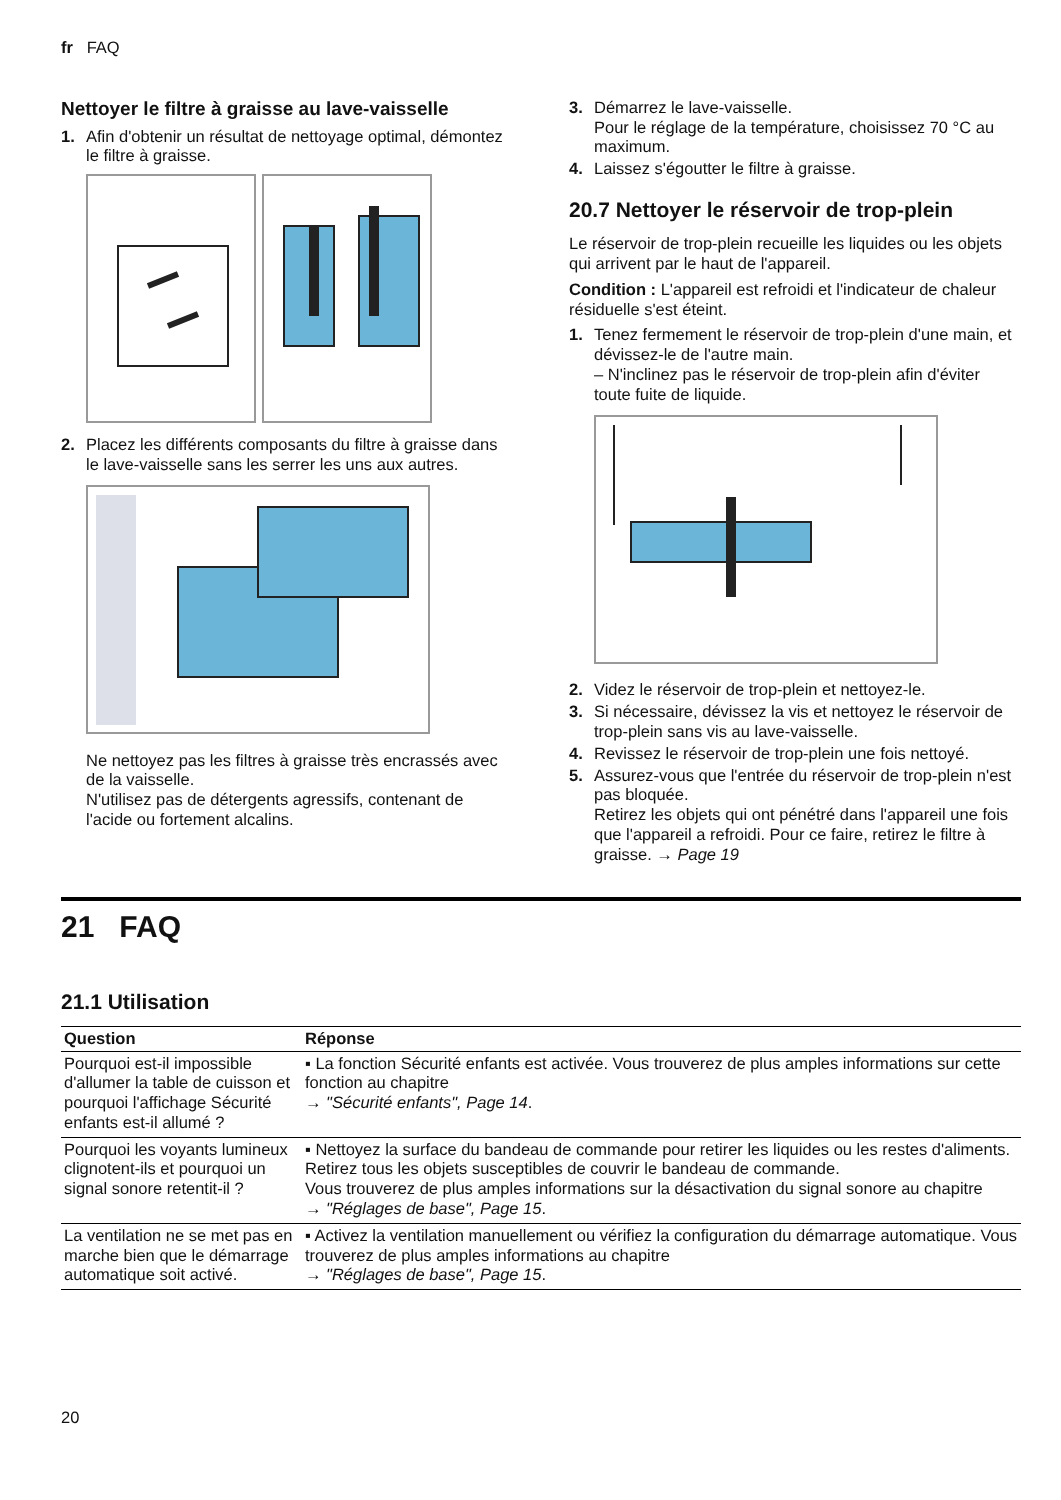fr FAQ
Nettoyer le filtre à graisse au lave-vaisselle
1. Afin d'obtenir un résultat de nettoyage optimal, démontez le filtre à graisse.
2. Placez les différents composants du filtre à graisse dans le lave-vaisselle sans les serrer les uns aux autres.
Ne nettoyez pas les filtres à graisse très encrassés avec de la vaisselle.
N'utilisez pas de détergents agressifs, contenant de l'acide ou fortement alcalins.
3. Démarrez le lave-vaisselle.
Pour le réglage de la température, choisissez 70 °C au maximum.
4. Laissez s'égoutter le filtre à graisse.
20.7 Nettoyer le réservoir de trop-plein
Le réservoir de trop-plein recueille les liquides ou les objets qui arrivent par le haut de l'appareil.
Condition : L'appareil est refroidi et l'indicateur de chaleur résiduelle s'est éteint.
1. Tenez fermement le réservoir de trop-plein d'une main, et dévissez-le de l'autre main.
– N'inclinez pas le réservoir de trop-plein afin d'éviter toute fuite de liquide.
2. Videz le réservoir de trop-plein et nettoyez-le.
3. Si nécessaire, dévissez la vis et nettoyez le réservoir de trop-plein sans vis au lave-vaisselle.
4. Revissez le réservoir de trop-plein une fois nettoyé.
5. Assurez-vous que l'entrée du réservoir de trop-plein n'est pas bloquée.
Retirez les objets qui ont pénétré dans l'appareil une fois que l'appareil a refroidi. Pour ce faire, retirez le filtre à graisse. → Page 19
21 FAQ
21.1 Utilisation
| Question | Réponse |
| --- | --- |
| Pourquoi est-il impossible d'allumer la table de cuisson et pourquoi l'affichage Sécurité enfants est-il allumé ? | ▪ La fonction Sécurité enfants est activée. Vous trouverez de plus amples informations sur cette fonction au chapitre → "Sécurité enfants", Page 14 . |
| Pourquoi les voyants lumineux clignotent-ils et pourquoi un signal sonore retentit-il ? | ▪ Nettoyez la surface du bandeau de commande pour retirer les liquides ou les restes d'aliments. Retirez tous les objets susceptibles de couvrir le bandeau de commande. Vous trouverez de plus amples informations sur la désactivation du signal sonore au chapitre → "Réglages de base", Page 15 . |
| La ventilation ne se met pas en marche bien que le démarrage automatique soit activé. | ▪ Activez la ventilation manuellement ou vérifiez la configuration du démarrage automatique. Vous trouverez de plus amples informations au chapitre → "Réglages de base", Page 15 . |
20